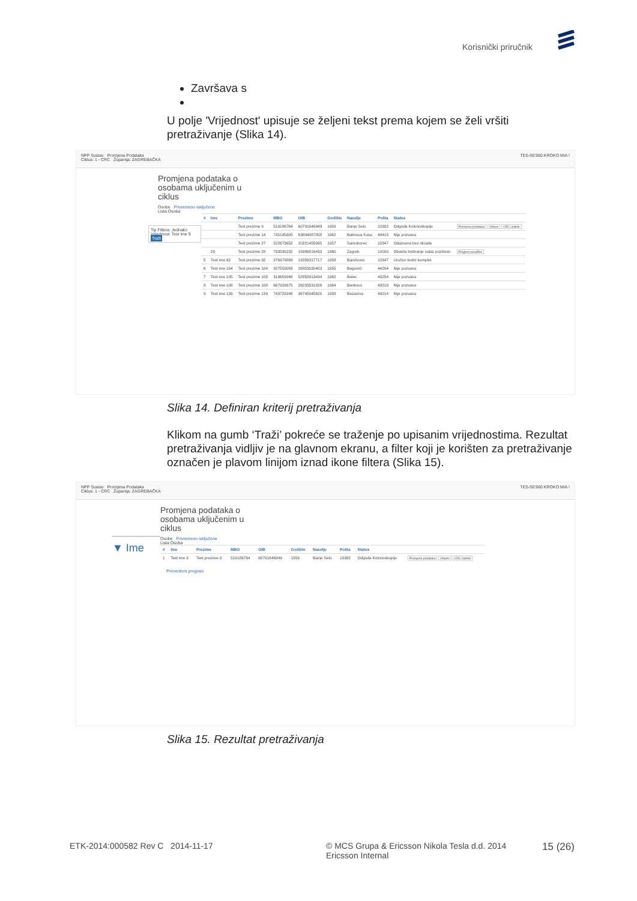Korisnički priručnik
Završava s
U polje 'Vrijednost' upisuje se željeni tekst prema kojem se želi vršiti pretraživanje (Slika 14).
NPP Sustav Promjena Podataka TES-SES80 KROKO MIA !
Ciklus: 1 - CRC Županija: ZAGREBAČKA
Promjena podataka o osobama uključenim u ciklus
Osobe Privremeno isključene
Lista Osoba
Tip Filtera: Jednako
Vrijednost: Test ime 9
Traži
| # | Ime | Prezime | MBO | OIB | Godište | Naselje | Pošta | Status | |
| --- | --- | --- | --- | --- | --- | --- | --- | --- | --- |
| | | Test prezime 9 | 519186764 | 60791646949 | 1959 | Banje Selo | 10382 | Odgoda Kolonoskopije | Promjena podataka Odaziv CRC Upitnik |
| | | Test prezime 14 | 745195605 | 63894087058 | 1962 | Batinova Kosa | 44415 | Nije pozvana | |
| | | Test prezime 27 | 522673652 | 10221455995 | 1957 | Samoborec | 10347 | Odazvana bez obrade | |
| | 28 | Test prezime 28 | 733595232 | 18986816433 | 1960 | Zagreb | 10000 | Obavila testiranje nalaz pozitivan | Pregled narudžbe |
| 5 | Test ime 92 | Test prezime 92 | 976979884 | 19256317717 | 1958 | Baničevec | 10347 | Uručen testni komplet | |
| 6 | Test ime 104 | Test prezime 104 | 927559058 | 26953030483 | 1955 | Begovići | 44204 | Nije pozvana | |
| 7 | Test ime 105 | Test prezime 105 | 319659948 | 52858913434 | 1962 | Belec | 49254 | Nije pozvana | |
| 8 | Test ime 108 | Test prezime 108 | 667929675 | 26233531826 | 1964 | Benkovo | 49218 | Nije pozvana | |
| 9 | Test ime 139 | Test prezime 139 | 743729248 | 96745045620 | 1958 | Bezavina | 49214 | Nije pozvana | |
Slika 14. Definiran kriterij pretraživanja
Klikom na gumb ‘Traži’ pokreće se traženje po upisanim vrijednostima. Rezultat pretraživanja vidljiv je na glavnom ekranu, a filter koji je korišten za pretraživanje označen je plavom linijom iznad ikone filtera (Slika 15).
NPP Sustav Promjena Podataka TES-SES80 KROKO MIA !
Ciklus: 1 - CRC Županija: ZAGREBAČKA
▼ Ime
Promjena podataka o osobama uključenim u ciklus
Osobe Privremeno isključene
Lista Osoba
| # | Ime | Prezime | MBO | OIB | Godište | Naselje | Pošta | Status | |
| --- | --- | --- | --- | --- | --- | --- | --- | --- | --- |
| 1 | Test ime 9 | Test prezime 9 | 519186764 | 60791646949 | 1959 | Banje Selo | 10382 | Odgoda Kolonoskopije | Promjena podataka Odaziv CRC Upitnik |
Preventivni program
Slika 15. Rezultat pretraživanja
ETK-2014:000582 Rev C 2014-11-17
© MCS Grupa & Ericsson Nikola Tesla d.d. 2014
Ericsson Internal
15 (26)